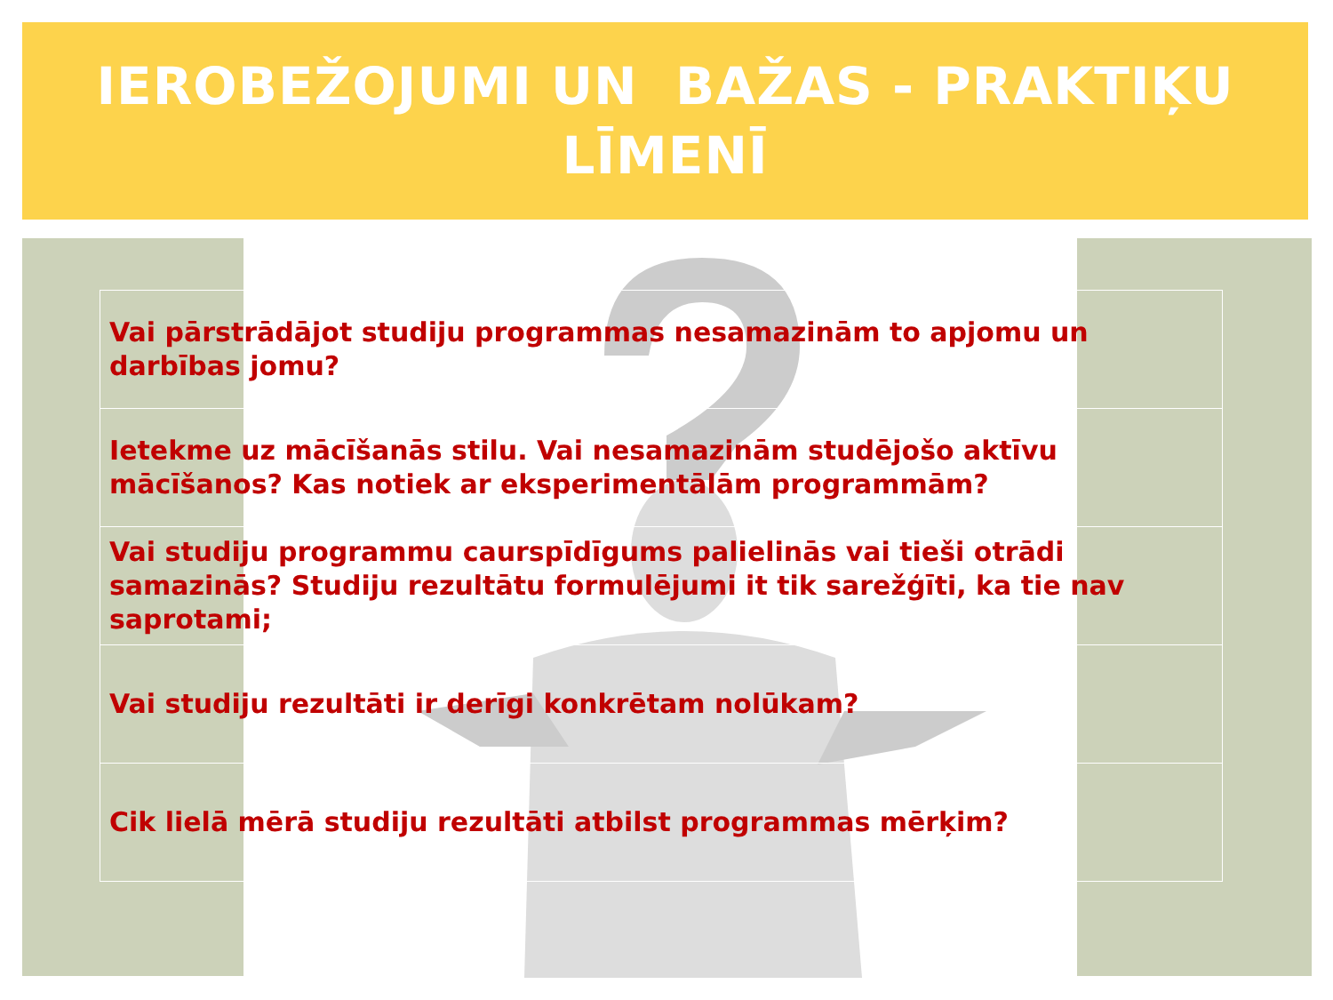IEROBEŽOJUMI UN BAŽAS - PRAKTIĶU
LĪMENĪ
| Vai pārstrādājot studiju programmas nesamazinām to apjomu un darbības jomu? |
| Ietekme uz mācīšanās stilu. Vai nesamazinām studējošo aktīvu mācīšanos? Kas notiek ar eksperimentālām programmām? |
| Vai studiju programmu caurspīdīgums palielinās vai tieši otrādi samazinās? Studiju rezultātu formulējumi it tik sarežģīti, ka tie nav saprotami; |
| Vai studiju rezultāti ir derīgi konkrētam nolūkam? |
| Cik lielā mērā studiju rezultāti atbilst programmas mērķim? |